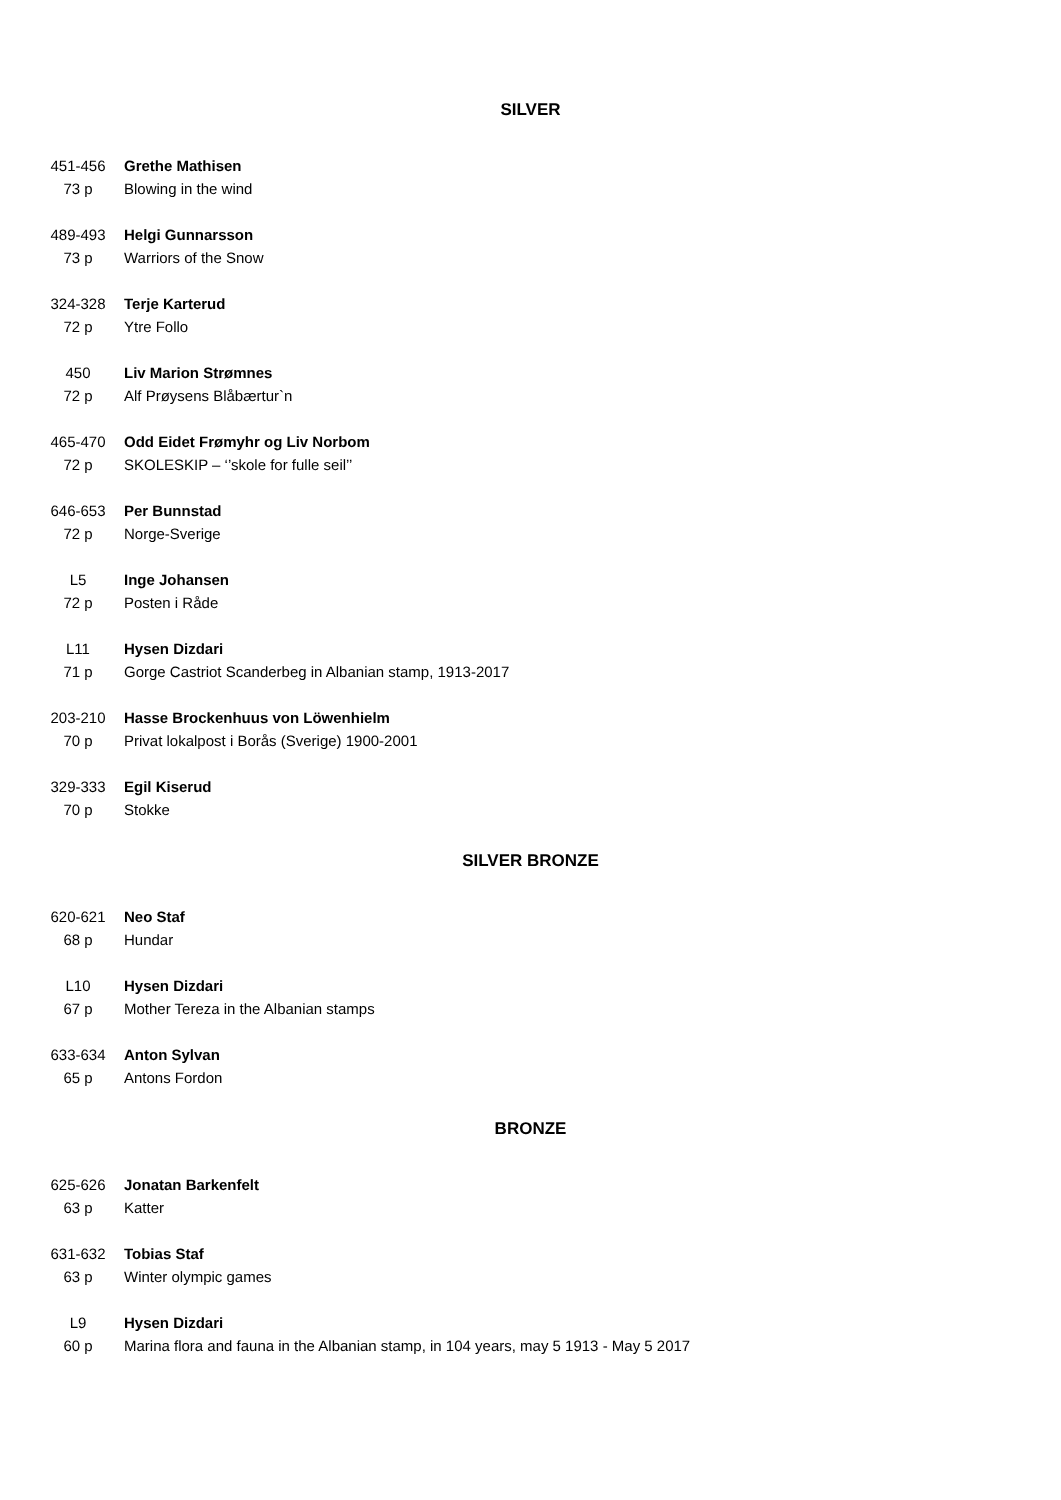SILVER
451-456
Grethe Mathisen
73 p
Blowing in the wind
489-493
Helgi Gunnarsson
73 p
Warriors of the Snow
324-328
Terje Karterud
72 p
Ytre Follo
450
Liv Marion Strømnes
72 p
Alf Prøysens Blåbærtur`n
465-470
Odd Eidet Frømyhr og Liv Norbom
72 p
SKOLESKIP – ‘’skole for fulle seil’’
646-653
Per Bunnstad
72 p
Norge-Sverige
L5
Inge Johansen
72 p
Posten i Råde
L11
Hysen Dizdari
71 p
Gorge Castriot Scanderbeg in Albanian stamp, 1913-2017
203-210
Hasse Brockenhuus von Löwenhielm
70 p
Privat lokalpost i Borås (Sverige) 1900-2001
329-333
Egil Kiserud
70 p
Stokke
SILVER BRONZE
620-621
Neo Staf
68 p
Hundar
L10
Hysen Dizdari
67 p
Mother Tereza in the Albanian stamps
633-634
Anton Sylvan
65 p
Antons Fordon
BRONZE
625-626
Jonatan Barkenfelt
63 p
Katter
631-632
Tobias Staf
63 p
Winter olympic games
L9
Hysen Dizdari
60 p
Marina flora and fauna in the Albanian stamp, in 104 years, may 5 1913 - May 5 2017